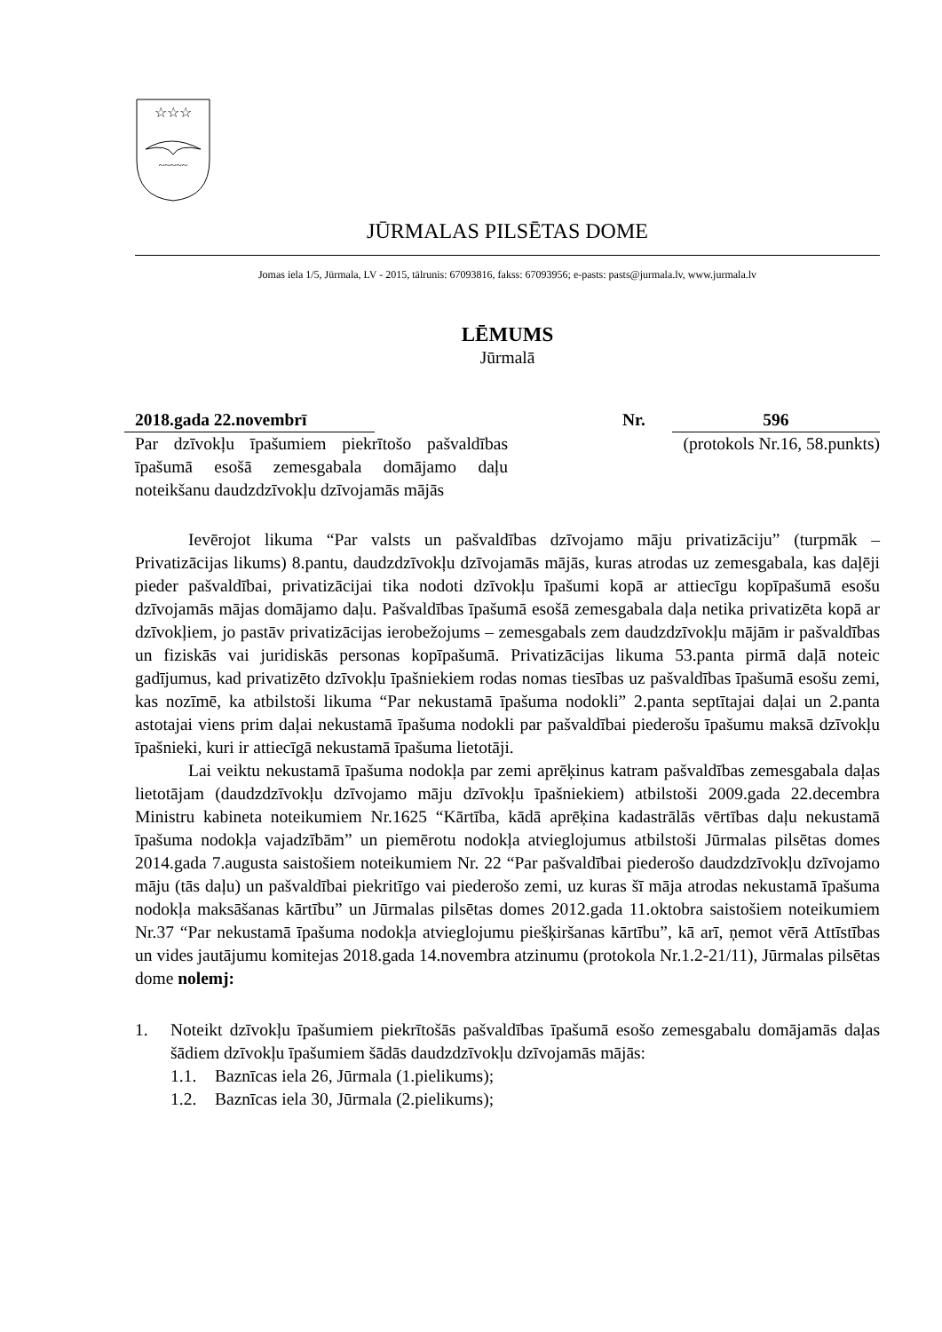☆☆☆
~~~~~
JŪRMALAS PILSĒTAS DOME
Jomas iela 1/5, Jūrmala, LV - 2015, tālrunis: 67093816, fakss: 67093956; e-pasts: pasts@jurmala.lv, www.jurmala.lv
LĒMUMS
Jūrmalā
2018.gada 22.novembrī Nr. 596
Par dzīvokļu īpašumiem piekrītošo pašvaldības īpašumā esošā zemesgabala domājamo daļu noteikšanu daudzdzīvokļu dzīvojamās mājās
(protokols Nr.16, 58.punkts)
Ievērojot likuma “Par valsts un pašvaldības dzīvojamo māju privatizāciju” (turpmāk – Privatizācijas likums) 8.pantu, daudzdzīvokļu dzīvojamās mājās, kuras atrodas uz zemesgabala, kas daļēji pieder pašvaldībai, privatizācijai tika nodoti dzīvokļu īpašumi kopā ar attiecīgu kopīpašumā esošu dzīvojamās mājas domājamo daļu. Pašvaldības īpašumā esošā zemesgabala daļa netika privatizēta kopā ar dzīvokļiem, jo pastāv privatizācijas ierobežojums – zemesgabals zem daudzdzīvokļu mājām ir pašvaldības un fiziskās vai juridiskās personas kopīpašumā. Privatizācijas likuma 53.panta pirmā daļā noteic gadījumus, kad privatizēto dzīvokļu īpašniekiem rodas nomas tiesības uz pašvaldības īpašumā esošu zemi, kas nozīmē, ka atbilstoši likuma “Par nekustamā īpašuma nodokli” 2.panta septītajai daļai un 2.panta astotajai viens prim daļai nekustamā īpašuma nodokli par pašvaldībai piederošu īpašumu maksā dzīvokļu īpašnieki, kuri ir attiecīgā nekustamā īpašuma lietotāji.
Lai veiktu nekustamā īpašuma nodokļa par zemi aprēķinus katram pašvaldības zemesgabala daļas lietotājam (daudzdzīvokļu dzīvojamo māju dzīvokļu īpašniekiem) atbilstoši 2009.gada 22.decembra Ministru kabineta noteikumiem Nr.1625 “Kārtība, kādā aprēķina kadastrālās vērtības daļu nekustamā īpašuma nodokļa vajadzībām” un piemērotu nodokļa atvieglojumus atbilstoši Jūrmalas pilsētas domes 2014.gada 7.augusta saistošiem noteikumiem Nr. 22 “Par pašvaldībai piederošo daudzdzīvokļu dzīvojamo māju (tās daļu) un pašvaldībai piekritīgo vai piederošo zemi, uz kuras šī māja atrodas nekustamā īpašuma nodokļa maksāšanas kārtību” un Jūrmalas pilsētas domes 2012.gada 11.oktobra saistošiem noteikumiem Nr.37 “Par nekustamā īpašuma nodokļa atvieglojumu piešķiršanas kārtību”, kā arī, ņemot vērā Attīstības un vides jautājumu komitejas 2018.gada 14.novembra atzinumu (protokola Nr.1.2-21/11), Jūrmalas pilsētas dome nolemj:
1. Noteikt dzīvokļu īpašumiem piekrītošās pašvaldības īpašumā esošo zemesgabalu domājamās daļas šādiem dzīvokļu īpašumiem šādās daudzdzīvokļu dzīvojamās mājās:
1.1. Baznīcas iela 26, Jūrmala (1.pielikums);
1.2. Baznīcas iela 30, Jūrmala (2.pielikums);